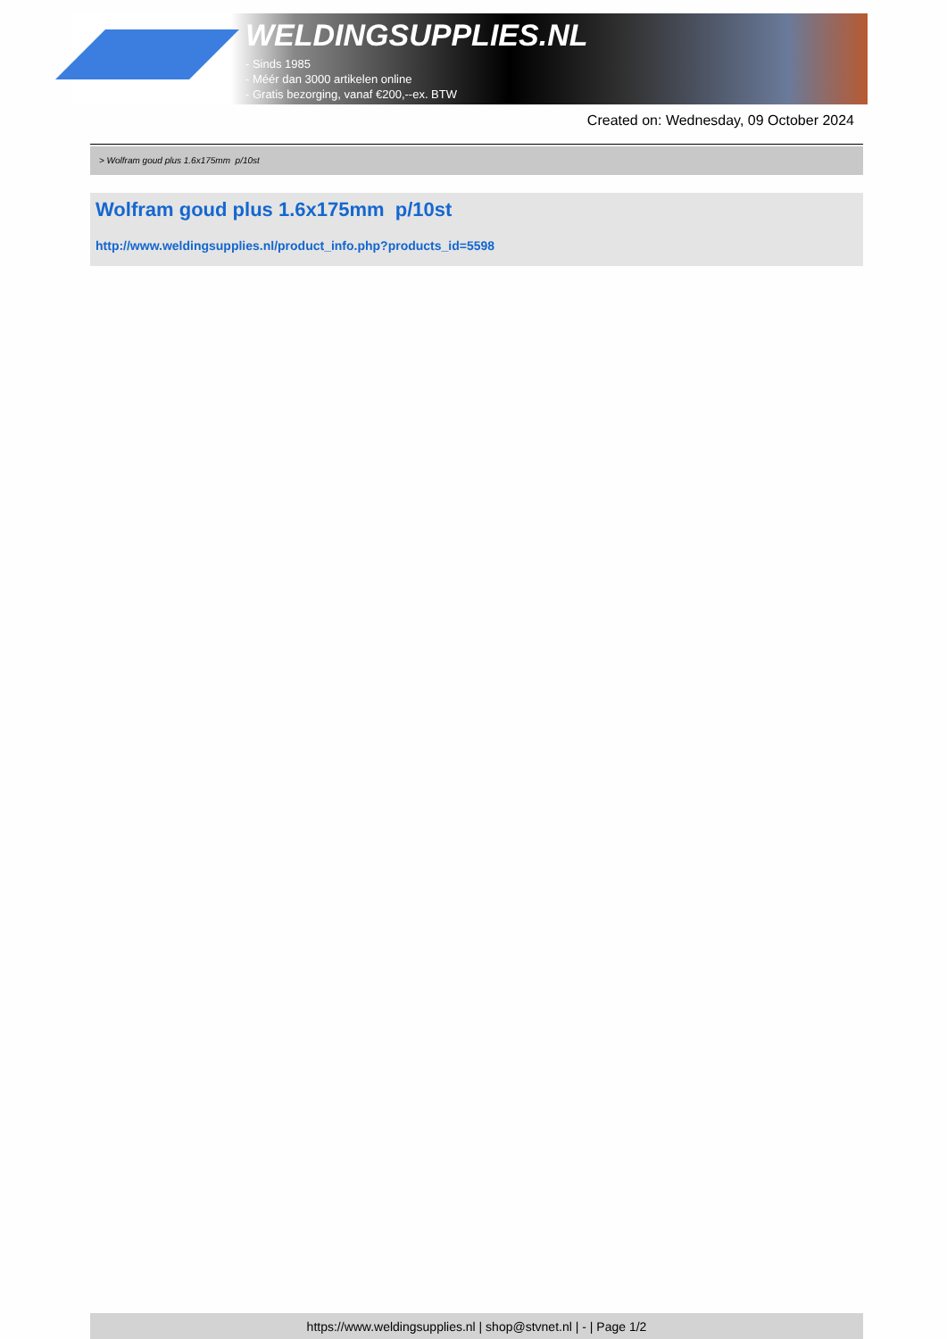WELDINGSUPPLIES.NL
- Sinds 1985
- Méér dan 3000 artikelen online
- Gratis bezorging, vanaf €200,--ex. BTW
Created on: Wednesday, 09 October 2024
> Wolfram goud plus 1.6x175mm p/10st
Wolfram goud plus 1.6x175mm p/10st
http://www.weldingsupplies.nl/product_info.php?products_id=5598
https://www.weldingsupplies.nl | shop@stvnet.nl | - | Page 1/2